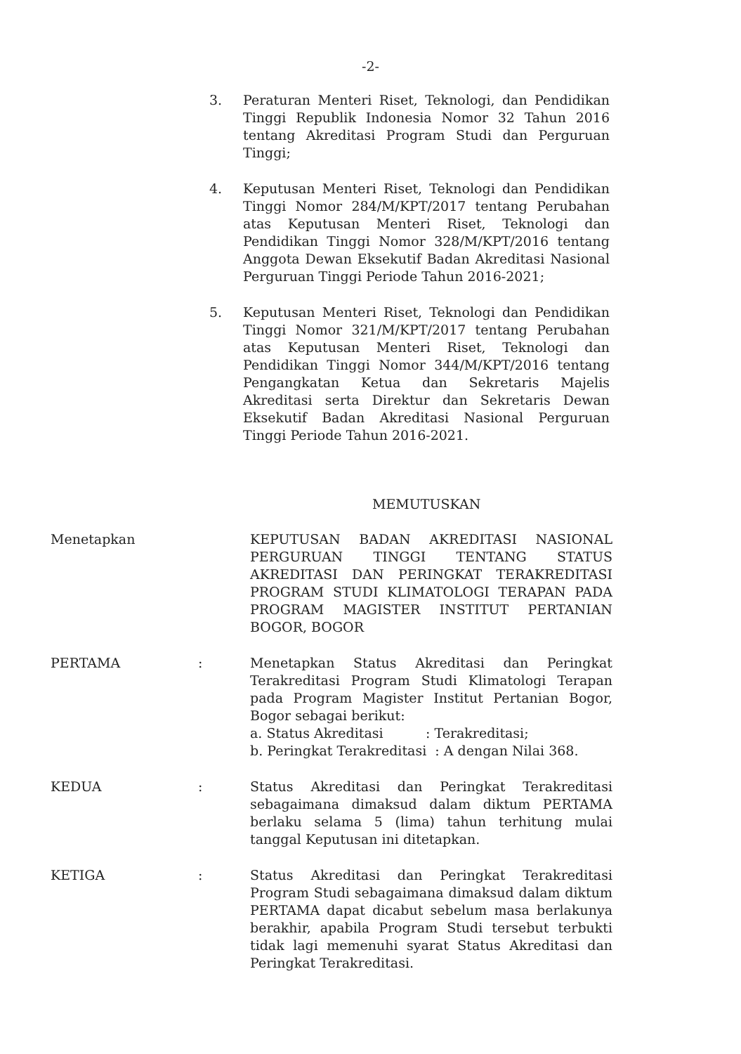-2-
3. Peraturan Menteri Riset, Teknologi, dan Pendidikan Tinggi Republik Indonesia Nomor 32 Tahun 2016 tentang Akreditasi Program Studi dan Perguruan Tinggi;
4. Keputusan Menteri Riset, Teknologi dan Pendidikan Tinggi Nomor 284/M/KPT/2017 tentang Perubahan atas Keputusan Menteri Riset, Teknologi dan Pendidikan Tinggi Nomor 328/M/KPT/2016 tentang Anggota Dewan Eksekutif Badan Akreditasi Nasional Perguruan Tinggi Periode Tahun 2016-2021;
5. Keputusan Menteri Riset, Teknologi dan Pendidikan Tinggi Nomor 321/M/KPT/2017 tentang Perubahan atas Keputusan Menteri Riset, Teknologi dan Pendidikan Tinggi Nomor 344/M/KPT/2016 tentang Pengangkatan Ketua dan Sekretaris Majelis Akreditasi serta Direktur dan Sekretaris Dewan Eksekutif Badan Akreditasi Nasional Perguruan Tinggi Periode Tahun 2016-2021.
MEMUTUSKAN
Menetapkan KEPUTUSAN BADAN AKREDITASI NASIONAL PERGURUAN TINGGI TENTANG STATUS AKREDITASI DAN PERINGKAT TERAKREDITASI PROGRAM STUDI KLIMATOLOGI TERAPAN PADA PROGRAM MAGISTER INSTITUT PERTANIAN BOGOR, BOGOR
PERTAMA : Menetapkan Status Akreditasi dan Peringkat Terakreditasi Program Studi Klimatologi Terapan pada Program Magister Institut Pertanian Bogor, Bogor sebagai berikut:
a. Status Akreditasi : Terakreditasi;
b. Peringkat Terakreditasi : A dengan Nilai 368.
KEDUA : Status Akreditasi dan Peringkat Terakreditasi sebagaimana dimaksud dalam diktum PERTAMA berlaku selama 5 (lima) tahun terhitung mulai tanggal Keputusan ini ditetapkan.
KETIGA : Status Akreditasi dan Peringkat Terakreditasi Program Studi sebagaimana dimaksud dalam diktum PERTAMA dapat dicabut sebelum masa berlakunya berakhir, apabila Program Studi tersebut terbukti tidak lagi memenuhi syarat Status Akreditasi dan Peringkat Terakreditasi.